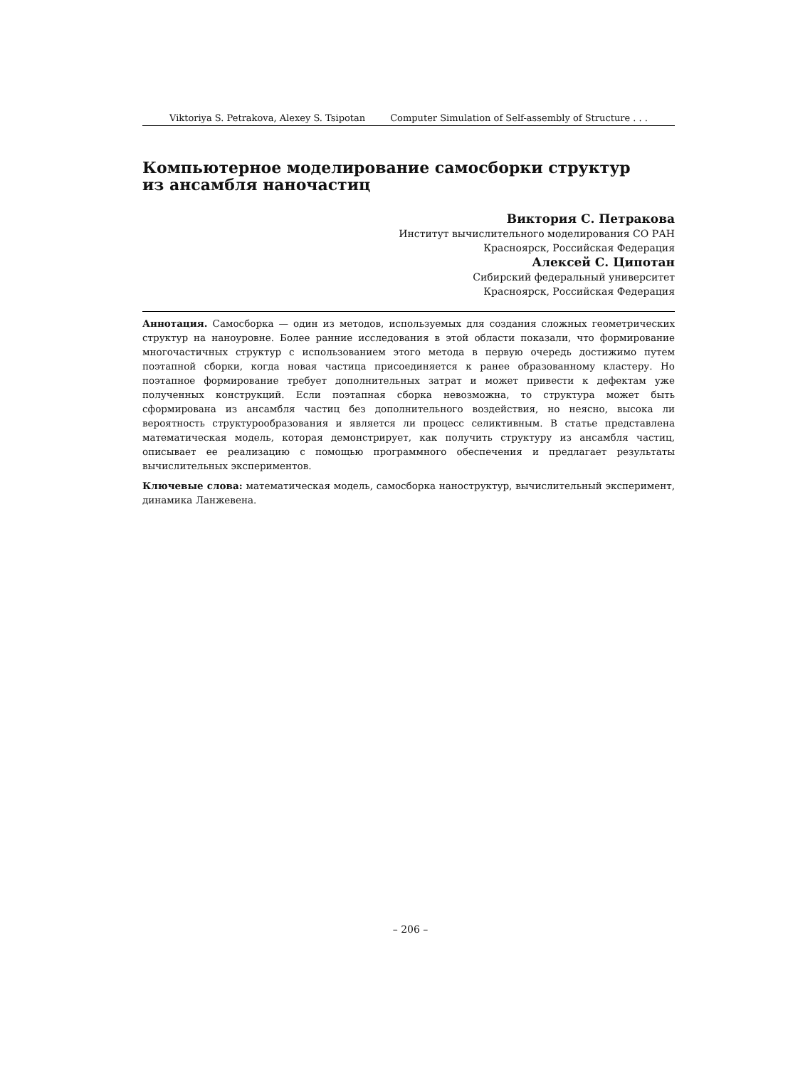Viktoriya S. Petrakova, Alexey S. Tsipotan Computer Simulation of Self-assembly of Structure . . .
Компьютерное моделирование самосборки структур
из ансамбля наночастиц
Виктория С. Петракова
Институт вычислительного моделирования СО РАН
Красноярск, Российская Федерация
Алексей С. Ципотан
Сибирский федеральный университет
Красноярск, Российская Федерация
Аннотация. Самосборка — один из методов, используемых для создания сложных геометрических структур на наноуровне. Более ранние исследования в этой области показали, что формирование многочастичных структур с использованием этого метода в первую очередь достижимо путем поэтапной сборки, когда новая частица присоединяется к ранее образованному кластеру. Но поэтапное формирование требует дополнительных затрат и может привести к дефектам уже полученных конструкций. Если поэтапная сборка невозможна, то структура может быть сформирована из ансамбля частиц без дополнительного воздействия, но неясно, высока ли вероятность структурообразования и является ли процесс селиктивным. В статье представлена математическая модель, которая демонстрирует, как получить структуру из ансамбля частиц, описывает ее реализацию с помощью программного обеспечения и предлагает результаты вычислительных экспериментов.
Ключевые слова: математическая модель, самосборка наноструктур, вычислительный эксперимент, динамика Ланжевена.
– 206 –